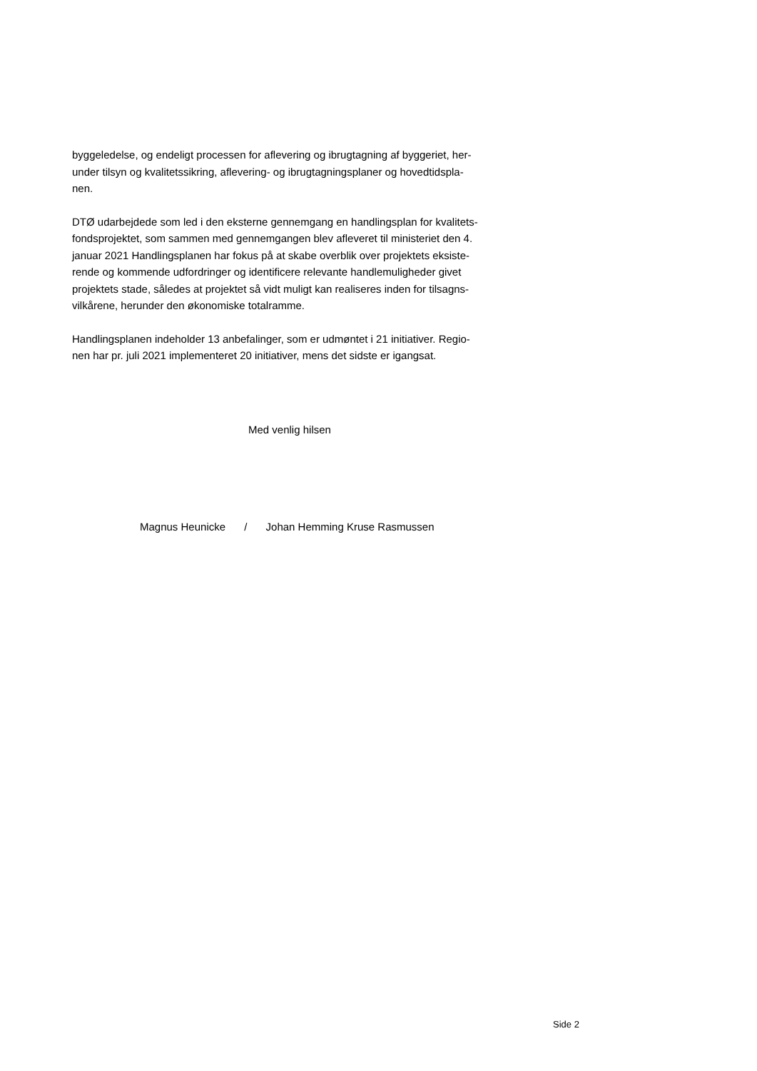byggeledelse, og endeligt processen for aflevering og ibrugtagning af byggeriet, her-
under tilsyn og kvalitetssikring, aflevering- og ibrugtagningsplaner og hovedtidspla-
nen.
DTØ udarbejdede som led i den eksterne gennemgang en handlingsplan for kvalitets-
fondsprojektet, som sammen med gennemgangen blev afleveret til ministeriet den 4.
januar 2021 Handlingsplanen har fokus på at skabe overblik over projektets eksiste-
rende og kommende udfordringer og identificere relevante handlemuligheder givet
projektets stade, således at projektet så vidt muligt kan realiseres inden for tilsagns-
vilkårene, herunder den økonomiske totalramme.
Handlingsplanen indeholder 13 anbefalinger, som er udmøntet i 21 initiativer. Regio-
nen har pr. juli 2021 implementeret 20 initiativer, mens det sidste er igangsat.
Med venlig hilsen
Magnus Heunicke / Johan Hemming Kruse Rasmussen
Side 2